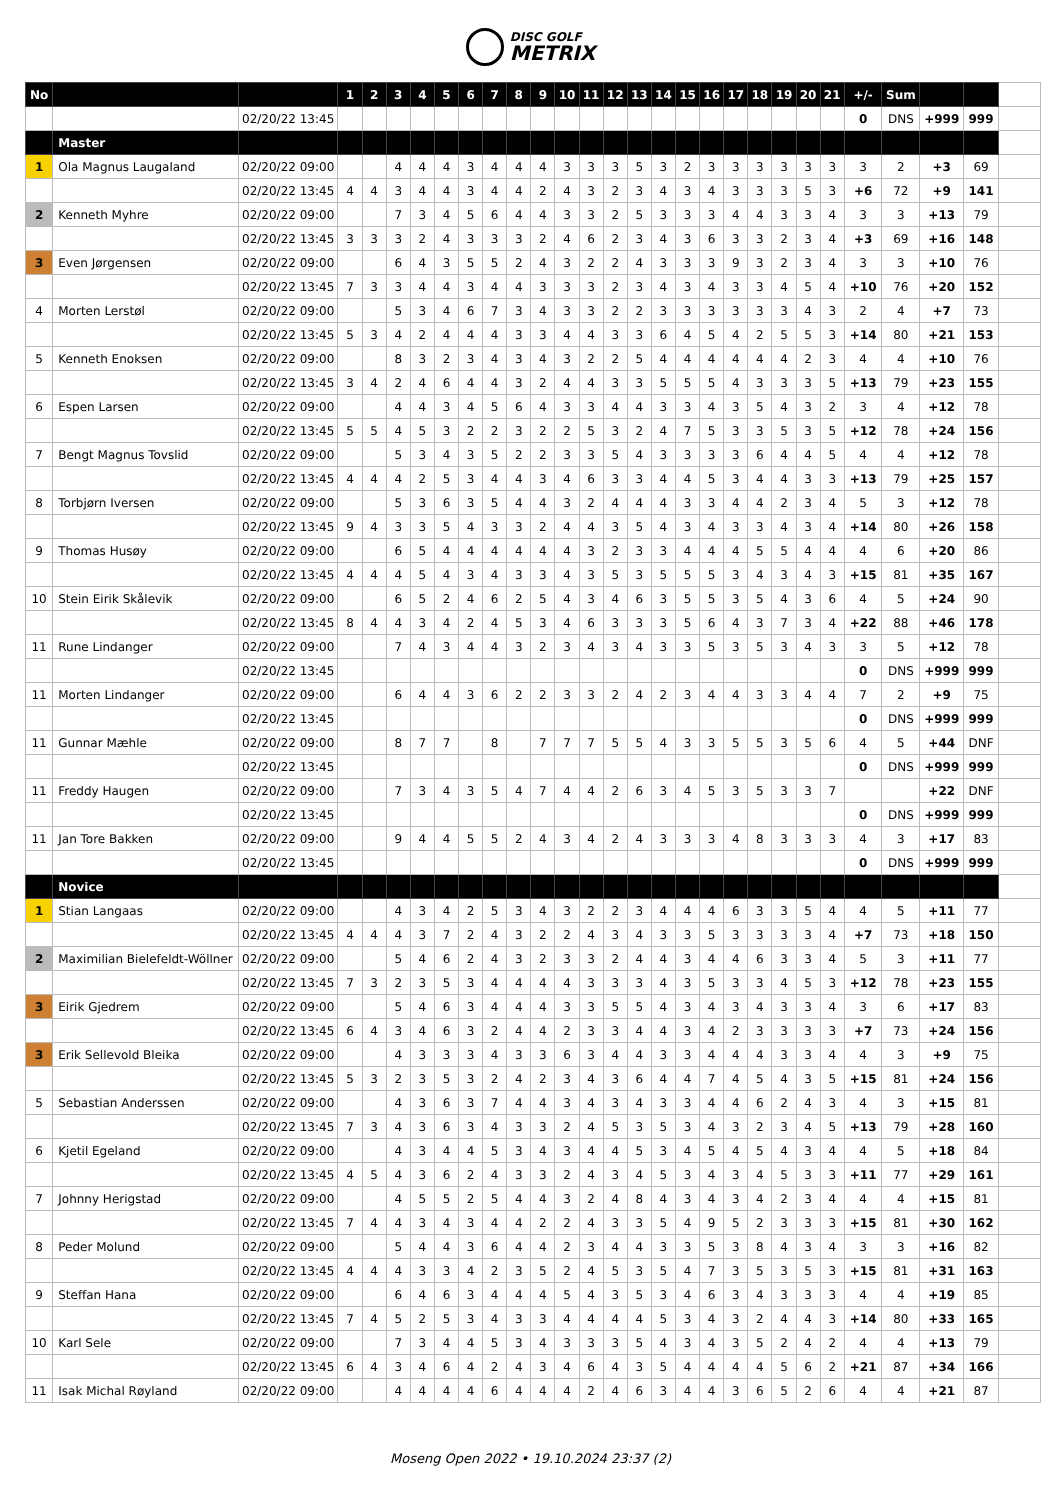DISC GOLF
METRIX
| No | | | 1 | 2 | 3 | 4 | 5 | 6 | 7 | 8 | 9 | 10 | 11 | 12 | 13 | 14 | 15 | 16 | 17 | 18 | 19 | 20 | 21 | +/- | Sum | | | |
| | | 02/20/22 13:45 | | | | | | | | | | | | | | | | | | | | | | 0 | DNS | +999 | 999 | |
| | Master | | | | | | | | | | | | | | | | | | | | | | | | | | | |
| 1 | Ola Magnus Laugaland | 02/20/22 09:00 | | | 4 | 4 | 4 | 3 | 4 | 4 | 4 | 3 | 3 | 3 | 5 | 3 | 2 | 3 | 3 | 3 | 3 | 3 | 3 | 3 | 2 | +3 | 69 | |
| | | 02/20/22 13:45 | 4 | 4 | 3 | 4 | 4 | 3 | 4 | 4 | 2 | 4 | 3 | 2 | 3 | 4 | 3 | 4 | 3 | 3 | 3 | 5 | 3 | +6 | 72 | +9 | 141 | |
| 2 | Kenneth Myhre | 02/20/22 09:00 | | | 7 | 3 | 4 | 5 | 6 | 4 | 4 | 3 | 3 | 2 | 5 | 3 | 3 | 3 | 4 | 4 | 3 | 3 | 4 | 3 | 3 | +13 | 79 | |
| | | 02/20/22 13:45 | 3 | 3 | 3 | 2 | 4 | 3 | 3 | 3 | 2 | 4 | 6 | 2 | 3 | 4 | 3 | 6 | 3 | 3 | 2 | 3 | 4 | +3 | 69 | +16 | 148 | |
| 3 | Even Jørgensen | 02/20/22 09:00 | | | 6 | 4 | 3 | 5 | 5 | 2 | 4 | 3 | 2 | 2 | 4 | 3 | 3 | 3 | 9 | 3 | 2 | 3 | 4 | 3 | 3 | +10 | 76 | |
| | | 02/20/22 13:45 | 7 | 3 | 3 | 4 | 4 | 3 | 4 | 4 | 3 | 3 | 3 | 2 | 3 | 4 | 3 | 4 | 3 | 3 | 4 | 5 | 4 | +10 | 76 | +20 | 152 | |
| 4 | Morten Lerstøl | 02/20/22 09:00 | | | 5 | 3 | 4 | 6 | 7 | 3 | 4 | 3 | 3 | 2 | 2 | 3 | 3 | 3 | 3 | 3 | 3 | 4 | 3 | 2 | 4 | +7 | 73 | |
| | | 02/20/22 13:45 | 5 | 3 | 4 | 2 | 4 | 4 | 4 | 3 | 3 | 4 | 4 | 3 | 3 | 6 | 4 | 5 | 4 | 2 | 5 | 5 | 3 | +14 | 80 | +21 | 153 | |
| 5 | Kenneth Enoksen | 02/20/22 09:00 | | | 8 | 3 | 2 | 3 | 4 | 3 | 4 | 3 | 2 | 2 | 5 | 4 | 4 | 4 | 4 | 4 | 4 | 2 | 3 | 4 | 4 | +10 | 76 | |
| | | 02/20/22 13:45 | 3 | 4 | 2 | 4 | 6 | 4 | 4 | 3 | 2 | 4 | 4 | 3 | 3 | 5 | 5 | 5 | 4 | 3 | 3 | 3 | 5 | +13 | 79 | +23 | 155 | |
| 6 | Espen Larsen | 02/20/22 09:00 | | | 4 | 4 | 3 | 4 | 5 | 6 | 4 | 3 | 3 | 4 | 4 | 3 | 3 | 4 | 3 | 5 | 4 | 3 | 2 | 3 | 4 | +12 | 78 | |
| | | 02/20/22 13:45 | 5 | 5 | 4 | 5 | 3 | 2 | 2 | 3 | 2 | 2 | 5 | 3 | 2 | 4 | 7 | 5 | 3 | 3 | 5 | 3 | 5 | +12 | 78 | +24 | 156 | |
| 7 | Bengt Magnus Tovslid | 02/20/22 09:00 | | | 5 | 3 | 4 | 3 | 5 | 2 | 2 | 3 | 3 | 5 | 4 | 3 | 3 | 3 | 3 | 6 | 4 | 4 | 5 | 4 | 4 | +12 | 78 | |
| | | 02/20/22 13:45 | 4 | 4 | 4 | 2 | 5 | 3 | 4 | 4 | 3 | 4 | 6 | 3 | 3 | 4 | 4 | 5 | 3 | 4 | 4 | 3 | 3 | +13 | 79 | +25 | 157 | |
| 8 | Torbjørn Iversen | 02/20/22 09:00 | | | 5 | 3 | 6 | 3 | 5 | 4 | 4 | 3 | 2 | 4 | 4 | 4 | 3 | 3 | 4 | 4 | 2 | 3 | 4 | 5 | 3 | +12 | 78 | |
| | | 02/20/22 13:45 | 9 | 4 | 3 | 3 | 5 | 4 | 3 | 3 | 2 | 4 | 4 | 3 | 5 | 4 | 3 | 4 | 3 | 3 | 4 | 3 | 4 | +14 | 80 | +26 | 158 | |
| 9 | Thomas Husøy | 02/20/22 09:00 | | | 6 | 5 | 4 | 4 | 4 | 4 | 4 | 4 | 3 | 2 | 3 | 3 | 4 | 4 | 4 | 5 | 5 | 4 | 4 | 4 | 6 | +20 | 86 | |
| | | 02/20/22 13:45 | 4 | 4 | 4 | 5 | 4 | 3 | 4 | 3 | 3 | 4 | 3 | 5 | 3 | 5 | 5 | 5 | 3 | 4 | 3 | 4 | 3 | +15 | 81 | +35 | 167 | |
| 10 | Stein Eirik Skålevik | 02/20/22 09:00 | | | 6 | 5 | 2 | 4 | 6 | 2 | 5 | 4 | 3 | 4 | 6 | 3 | 5 | 5 | 3 | 5 | 4 | 3 | 6 | 4 | 5 | +24 | 90 | |
| | | 02/20/22 13:45 | 8 | 4 | 4 | 3 | 4 | 2 | 4 | 5 | 3 | 4 | 6 | 3 | 3 | 3 | 5 | 6 | 4 | 3 | 7 | 3 | 4 | +22 | 88 | +46 | 178 | |
| 11 | Rune Lindanger | 02/20/22 09:00 | | | 7 | 4 | 3 | 4 | 4 | 3 | 2 | 3 | 4 | 3 | 4 | 3 | 3 | 5 | 3 | 5 | 3 | 4 | 3 | 3 | 5 | +12 | 78 | |
| | | 02/20/22 13:45 | | | | | | | | | | | | | | | | | | | | | | 0 | DNS | +999 | 999 | |
| 11 | Morten Lindanger | 02/20/22 09:00 | | | 6 | 4 | 4 | 3 | 6 | 2 | 2 | 3 | 3 | 2 | 4 | 2 | 3 | 4 | 4 | 3 | 3 | 4 | 4 | 7 | 2 | +9 | 75 | |
| | | 02/20/22 13:45 | | | | | | | | | | | | | | | | | | | | | | 0 | DNS | +999 | 999 | |
| 11 | Gunnar Mæhle | 02/20/22 09:00 | | | 8 | 7 | 7 | | 8 | | 7 | 7 | 7 | 5 | 5 | 4 | 3 | 3 | 5 | 5 | 3 | 5 | 6 | 4 | 5 | +44 | DNF | |
| | | 02/20/22 13:45 | | | | | | | | | | | | | | | | | | | | | | 0 | DNS | +999 | 999 | |
| 11 | Freddy Haugen | 02/20/22 09:00 | | | 7 | 3 | 4 | 3 | 5 | 4 | 7 | 4 | 4 | 2 | 6 | 3 | 4 | 5 | 3 | 5 | 3 | 3 | 7 | | | +22 | DNF | |
| | | 02/20/22 13:45 | | | | | | | | | | | | | | | | | | | | | | 0 | DNS | +999 | 999 | |
| 11 | Jan Tore Bakken | 02/20/22 09:00 | | | 9 | 4 | 4 | 5 | 5 | 2 | 4 | 3 | 4 | 2 | 4 | 3 | 3 | 3 | 4 | 8 | 3 | 3 | 3 | 4 | 3 | +17 | 83 | |
| | | 02/20/22 13:45 | | | | | | | | | | | | | | | | | | | | | | 0 | DNS | +999 | 999 | |
| | Novice | | | | | | | | | | | | | | | | | | | | | | | | | | | |
| 1 | Stian Langaas | 02/20/22 09:00 | | | 4 | 3 | 4 | 2 | 5 | 3 | 4 | 3 | 2 | 2 | 3 | 4 | 4 | 4 | 6 | 3 | 3 | 5 | 4 | 4 | 5 | +11 | 77 | |
| | | 02/20/22 13:45 | 4 | 4 | 4 | 3 | 7 | 2 | 4 | 3 | 2 | 2 | 4 | 3 | 4 | 3 | 3 | 5 | 3 | 3 | 3 | 3 | 4 | +7 | 73 | +18 | 150 | |
| 2 | Maximilian Bielefeldt-Wöllner | 02/20/22 09:00 | | | 5 | 4 | 6 | 2 | 4 | 3 | 2 | 3 | 3 | 2 | 4 | 4 | 3 | 4 | 4 | 6 | 3 | 3 | 4 | 5 | 3 | +11 | 77 | |
| | | 02/20/22 13:45 | 7 | 3 | 2 | 3 | 5 | 3 | 4 | 4 | 4 | 4 | 3 | 3 | 3 | 4 | 3 | 5 | 3 | 3 | 4 | 5 | 3 | +12 | 78 | +23 | 155 | |
| 3 | Eirik Gjedrem | 02/20/22 09:00 | | | 5 | 4 | 6 | 3 | 4 | 4 | 4 | 3 | 3 | 5 | 5 | 4 | 3 | 4 | 3 | 4 | 3 | 3 | 4 | 3 | 6 | +17 | 83 | |
| | | 02/20/22 13:45 | 6 | 4 | 3 | 4 | 6 | 3 | 2 | 4 | 4 | 2 | 3 | 3 | 4 | 4 | 3 | 4 | 2 | 3 | 3 | 3 | 3 | +7 | 73 | +24 | 156 | |
| 3 | Erik Sellevold Bleika | 02/20/22 09:00 | | | 4 | 3 | 3 | 3 | 4 | 3 | 3 | 6 | 3 | 4 | 4 | 3 | 3 | 4 | 4 | 4 | 3 | 3 | 4 | 4 | 3 | +9 | 75 | |
| | | 02/20/22 13:45 | 5 | 3 | 2 | 3 | 5 | 3 | 2 | 4 | 2 | 3 | 4 | 3 | 6 | 4 | 4 | 7 | 4 | 5 | 4 | 3 | 5 | +15 | 81 | +24 | 156 | |
| 5 | Sebastian Anderssen | 02/20/22 09:00 | | | 4 | 3 | 6 | 3 | 7 | 4 | 4 | 3 | 4 | 3 | 4 | 3 | 3 | 4 | 4 | 6 | 2 | 4 | 3 | 4 | 3 | +15 | 81 | |
| | | 02/20/22 13:45 | 7 | 3 | 4 | 3 | 6 | 3 | 4 | 3 | 3 | 2 | 4 | 5 | 3 | 5 | 3 | 4 | 3 | 2 | 3 | 4 | 5 | +13 | 79 | +28 | 160 | |
| 6 | Kjetil Egeland | 02/20/22 09:00 | | | 4 | 3 | 4 | 4 | 5 | 3 | 4 | 3 | 4 | 4 | 5 | 3 | 4 | 5 | 4 | 5 | 4 | 3 | 4 | 4 | 5 | +18 | 84 | |
| | | 02/20/22 13:45 | 4 | 5 | 4 | 3 | 6 | 2 | 4 | 3 | 3 | 2 | 4 | 3 | 4 | 5 | 3 | 4 | 3 | 4 | 5 | 3 | 3 | +11 | 77 | +29 | 161 | |
| 7 | Johnny Herigstad | 02/20/22 09:00 | | | 4 | 5 | 5 | 2 | 5 | 4 | 4 | 3 | 2 | 4 | 8 | 4 | 3 | 4 | 3 | 4 | 2 | 3 | 4 | 4 | 4 | +15 | 81 | |
| | | 02/20/22 13:45 | 7 | 4 | 4 | 3 | 4 | 3 | 4 | 4 | 2 | 2 | 4 | 3 | 3 | 5 | 4 | 9 | 5 | 2 | 3 | 3 | 3 | +15 | 81 | +30 | 162 | |
| 8 | Peder Molund | 02/20/22 09:00 | | | 5 | 4 | 4 | 3 | 6 | 4 | 4 | 2 | 3 | 4 | 4 | 3 | 3 | 5 | 3 | 8 | 4 | 3 | 4 | 3 | 3 | +16 | 82 | |
| | | 02/20/22 13:45 | 4 | 4 | 4 | 3 | 3 | 4 | 2 | 3 | 5 | 2 | 4 | 5 | 3 | 5 | 4 | 7 | 3 | 5 | 3 | 5 | 3 | +15 | 81 | +31 | 163 | |
| 9 | Steffan Hana | 02/20/22 09:00 | | | 6 | 4 | 6 | 3 | 4 | 4 | 4 | 5 | 4 | 3 | 5 | 3 | 4 | 6 | 3 | 4 | 3 | 3 | 3 | 4 | 4 | +19 | 85 | |
| | | 02/20/22 13:45 | 7 | 4 | 5 | 2 | 5 | 3 | 4 | 3 | 3 | 4 | 4 | 4 | 4 | 5 | 3 | 4 | 3 | 2 | 4 | 4 | 3 | +14 | 80 | +33 | 165 | |
| 10 | Karl Sele | 02/20/22 09:00 | | | 7 | 3 | 4 | 4 | 5 | 3 | 4 | 3 | 3 | 3 | 5 | 4 | 3 | 4 | 3 | 5 | 2 | 4 | 2 | 4 | 4 | +13 | 79 | |
| | | 02/20/22 13:45 | 6 | 4 | 3 | 4 | 6 | 4 | 2 | 4 | 3 | 4 | 6 | 4 | 3 | 5 | 4 | 4 | 4 | 4 | 5 | 6 | 2 | +21 | 87 | +34 | 166 | |
| 11 | Isak Michal Røyland | 02/20/22 09:00 | | | 4 | 4 | 4 | 4 | 6 | 4 | 4 | 4 | 2 | 4 | 6 | 3 | 4 | 4 | 3 | 6 | 5 | 2 | 6 | 4 | 4 | +21 | 87 | |
Moseng Open 2022 • 19.10.2024 23:37 (2)